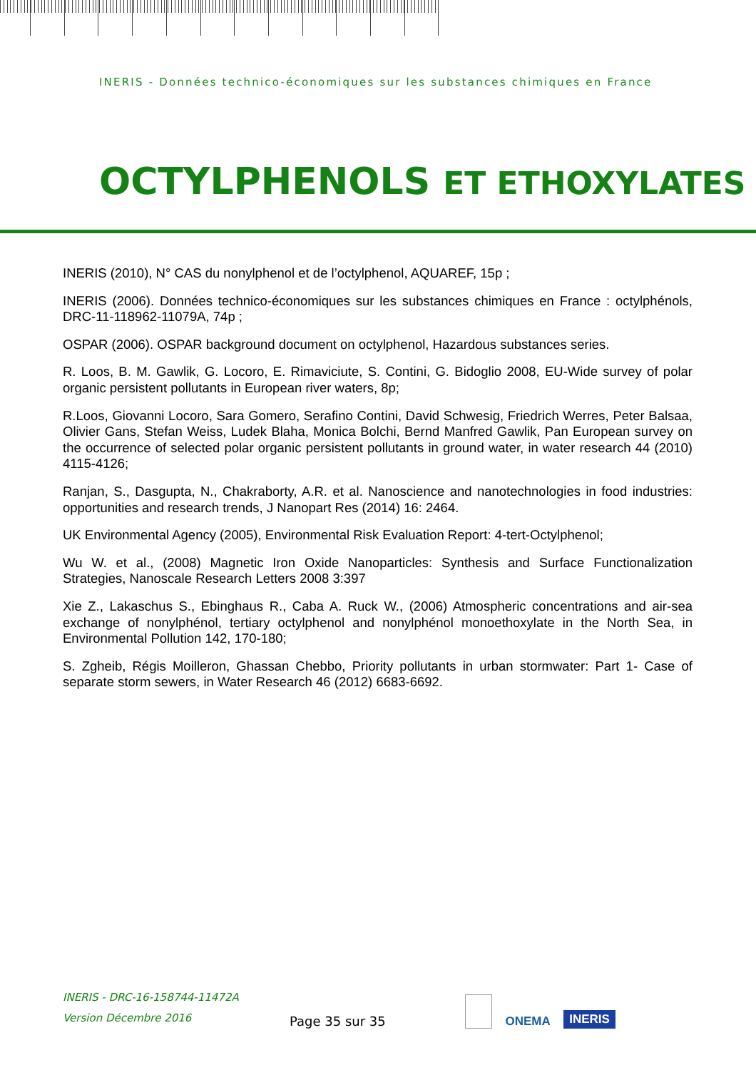INERIS - Données technico-économiques sur les substances chimiques en France
OCTYLPHENOLS ET ETHOXYLATES
INERIS (2010), N° CAS du nonylphenol et de l’octylphenol, AQUAREF, 15p ;
INERIS (2006). Données technico-économiques sur les substances chimiques en France : octylphénols, DRC-11-118962-11079A, 74p ;
OSPAR (2006). OSPAR background document on octylphenol, Hazardous substances series.
R. Loos, B. M. Gawlik, G. Locoro, E. Rimaviciute, S. Contini, G. Bidoglio 2008, EU-Wide survey of polar organic persistent pollutants in European river waters, 8p;
R.Loos, Giovanni Locoro, Sara Gomero, Serafino Contini, David Schwesig, Friedrich Werres, Peter Balsaa, Olivier Gans, Stefan Weiss, Ludek Blaha, Monica Bolchi, Bernd Manfred Gawlik, Pan European survey on the occurrence of selected polar organic persistent pollutants in ground water, in water research 44 (2010) 4115-4126;
Ranjan, S., Dasgupta, N., Chakraborty, A.R. et al. Nanoscience and nanotechnologies in food industries: opportunities and research trends, J Nanopart Res (2014) 16: 2464.
UK Environmental Agency (2005), Environmental Risk Evaluation Report: 4-tert-Octylphenol;
Wu W. et al., (2008) Magnetic Iron Oxide Nanoparticles: Synthesis and Surface Functionalization Strategies, Nanoscale Research Letters 2008 3:397
Xie Z., Lakaschus S., Ebinghaus R., Caba A. Ruck W., (2006) Atmospheric concentrations and air-sea exchange of nonylphénol, tertiary octylphenol and nonylphénol monoethoxylate in the North Sea, in Environmental Pollution 142, 170-180;
S. Zgheib, Régis Moilleron, Ghassan Chebbo, Priority pollutants in urban stormwater: Part 1- Case of separate storm sewers, in Water Research 46 (2012) 6683-6692.
INERIS - DRC-16-158744-11472A
Version Décembre 2016
Page 35 sur 35
ONEMA INERIS